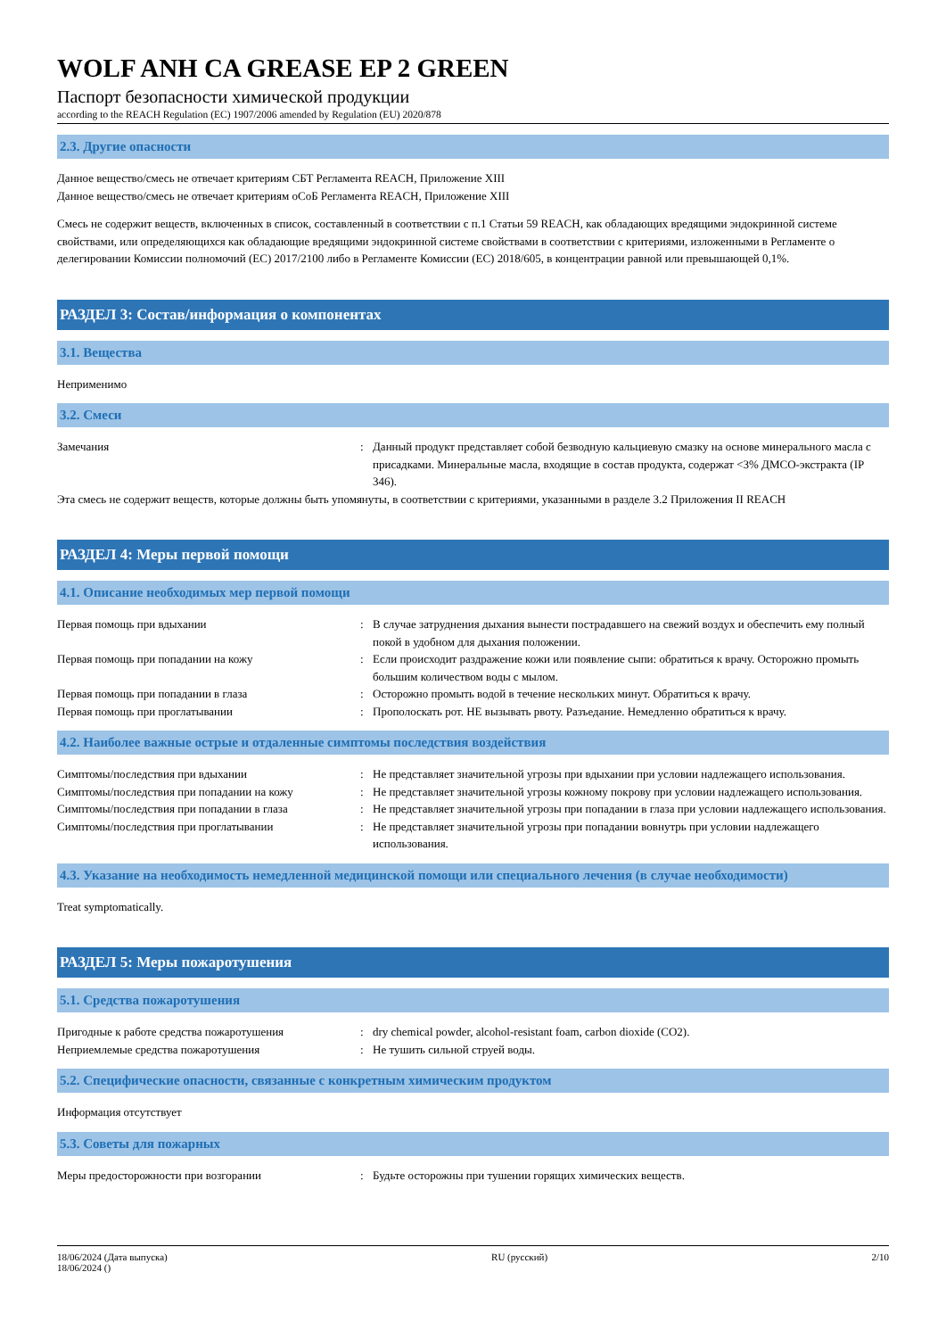WOLF ANH CA GREASE EP 2 GREEN
Паспорт безопасности химической продукции
according to the REACH Regulation (EC) 1907/2006 amended by Regulation (EU) 2020/878
2.3. Другие опасности
Данное вещество/смесь не отвечает критериям СБТ Регламента REACH, Приложение XIII
Данное вещество/смесь не отвечает критериям оСоБ Регламента REACH, Приложение XIII
Смесь не содержит веществ, включенных в список, составленный в соответствии с п.1 Статьи 59 REACH, как обладающих вредящими эндокринной системе свойствами, или определяющихся как обладающие вредящими эндокринной системе свойствами в соответствии с критериями, изложенными в Регламенте о делегировании Комиссии полномочий (ЕС) 2017/2100 либо в Регламенте Комиссии (ЕС) 2018/605, в концентрации равной или превышающей 0,1%.
РАЗДЕЛ 3: Состав/информация о компонентах
3.1. Вещества
Неприменимо
3.2. Смеси
Замечания : Данный продукт представляет собой безводную кальциевую смазку на основе минерального масла с присадками. Минеральные масла, входящие в состав продукта, содержат <3% ДМСО-экстракта (IP 346).
Эта смесь не содержит веществ, которые должны быть упомянуты, в соответствии с критериями, указанными в разделе 3.2 Приложения II REACH
РАЗДЕЛ 4: Меры первой помощи
4.1. Описание необходимых мер первой помощи
Первая помощь при вдыхании : В случае затруднения дыхания вынести пострадавшего на свежий воздух и обеспечить ему полный покой в удобном для дыхания положении.
Первая помощь при попадании на кожу : Если происходит раздражение кожи или появление сыпи: обратиться к врачу. Осторожно промыть большим количеством воды с мылом.
Первая помощь при попадании в глаза : Осторожно промыть водой в течение нескольких минут. Обратиться к врачу.
Первая помощь при проглатывании : Прополоскать рот. НЕ вызывать рвоту. Разъедание. Немедленно обратиться к врачу.
4.2. Наиболее важные острые и отдаленные симптомы последствия воздействия
Симптомы/последствия при вдыхании : Не представляет значительной угрозы при вдыхании при условии надлежащего использования.
Симптомы/последствия при попадании на кожу : Не представляет значительной угрозы кожному покрову при условии надлежащего использования.
Симптомы/последствия при попадании в глаза : Не представляет значительной угрозы при попадании в глаза при условии надлежащего использования.
Симптомы/последствия при проглатывании : Не представляет значительной угрозы при попадании вовнутрь при условии надлежащего использования.
4.3. Указание на необходимость немедленной медицинской помощи или специального лечения (в случае необходимости)
Treat symptomatically.
РАЗДЕЛ 5: Меры пожаротушения
5.1. Средства пожаротушения
Пригодные к работе средства пожаротушения : dry chemical powder, alcohol-resistant foam, carbon dioxide (CO2).
Неприемлемые средства пожаротушения : Не тушить сильной струей воды.
5.2. Специфические опасности, связанные с конкретным химическим продуктом
Информация отсутствует
5.3. Советы для пожарных
Меры предосторожности при возгорании : Будьте осторожны при тушении горящих химических веществ.
18/06/2024 (Дата выпуска)
18/06/2024 ()
RU (русский) 2/10